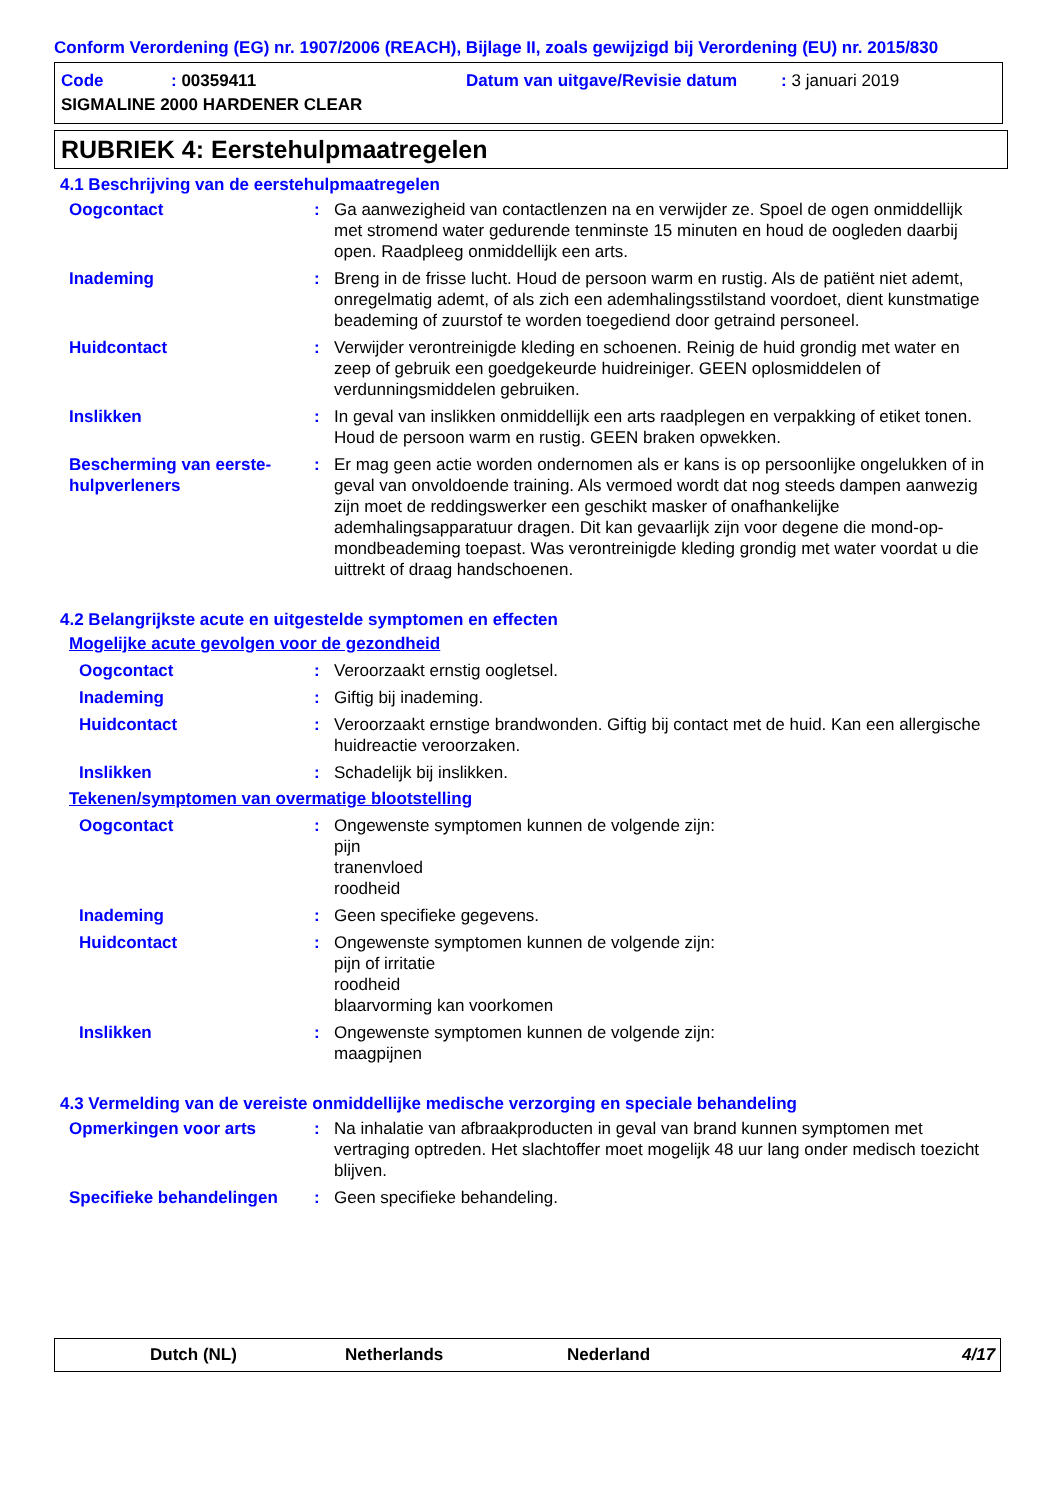Conform Verordening (EG) nr. 1907/2006 (REACH), Bijlage II, zoals gewijzigd bij Verordening (EU) nr. 2015/830
Code: 00359411 Datum van uitgave/Revisie datum: 3 januari 2019
SIGMALINE 2000 HARDENER CLEAR
RUBRIEK 4: Eerstehulpmaatregelen
4.1 Beschrijving van de eerstehulpmaatregelen
Oogcontact : Ga aanwezigheid van contactlenzen na en verwijder ze. Spoel de ogen onmiddellijk met stromend water gedurende tenminste 15 minuten en houd de oogleden daarbij open. Raadpleeg onmiddellijk een arts.
Inademing : Breng in de frisse lucht. Houd de persoon warm en rustig. Als de patiënt niet ademt, onregelmatig ademt, of als zich een ademhalingsstilstand voordoet, dient kunstmatige beademing of zuurstof te worden toegediend door getraind personeel.
Huidcontact : Verwijder verontreinigde kleding en schoenen. Reinig de huid grondig met water en zeep of gebruik een goedgekeurde huidreiniger. GEEN oplosmiddelen of verdunningsmiddelen gebruiken.
Inslikken : In geval van inslikken onmiddellijk een arts raadplegen en verpakking of etiket tonen. Houd de persoon warm en rustig. GEEN braken opwekken.
Bescherming van eerste-hulpverleners
: Er mag geen actie worden ondernomen als er kans is op persoonlijke ongelukken of in geval van onvoldoende training. Als vermoed wordt dat nog steeds dampen aanwezig zijn moet de reddingswerker een geschikt masker of onafhankelijke ademhalingsapparatuur dragen. Dit kan gevaarlijk zijn voor degene die mond-op-mondbeademing toepast. Was verontreinigde kleding grondig met water voordat u die uittrekt of draag handschoenen.
4.2 Belangrijkste acute en uitgestelde symptomen en effecten
Mogelijke acute gevolgen voor de gezondheid
Oogcontact : Veroorzaakt ernstig oogletsel.
Inademing : Giftig bij inademing.
Huidcontact : Veroorzaakt ernstige brandwonden. Giftig bij contact met de huid. Kan een allergische huidreactie veroorzaken.
Inslikken : Schadelijk bij inslikken.
Tekenen/symptomen van overmatige blootstelling
Oogcontact : Ongewenste symptomen kunnen de volgende zijn:
pijn
tranenvloed
roodheid
Inademing : Geen specifieke gegevens.
Huidcontact : Ongewenste symptomen kunnen de volgende zijn:
pijn of irritatie
roodheid
blaarvorming kan voorkomen
Inslikken : Ongewenste symptomen kunnen de volgende zijn:
maagpijnen
4.3 Vermelding van de vereiste onmiddellijke medische verzorging en speciale behandeling
Opmerkingen voor arts : Na inhalatie van afbraakproducten in geval van brand kunnen symptomen met vertraging optreden. Het slachtoffer moet mogelijk 48 uur lang onder medisch toezicht blijven.
Specifieke behandelingen : Geen specifieke behandeling.
Dutch (NL) Netherlands Nederland 4/17